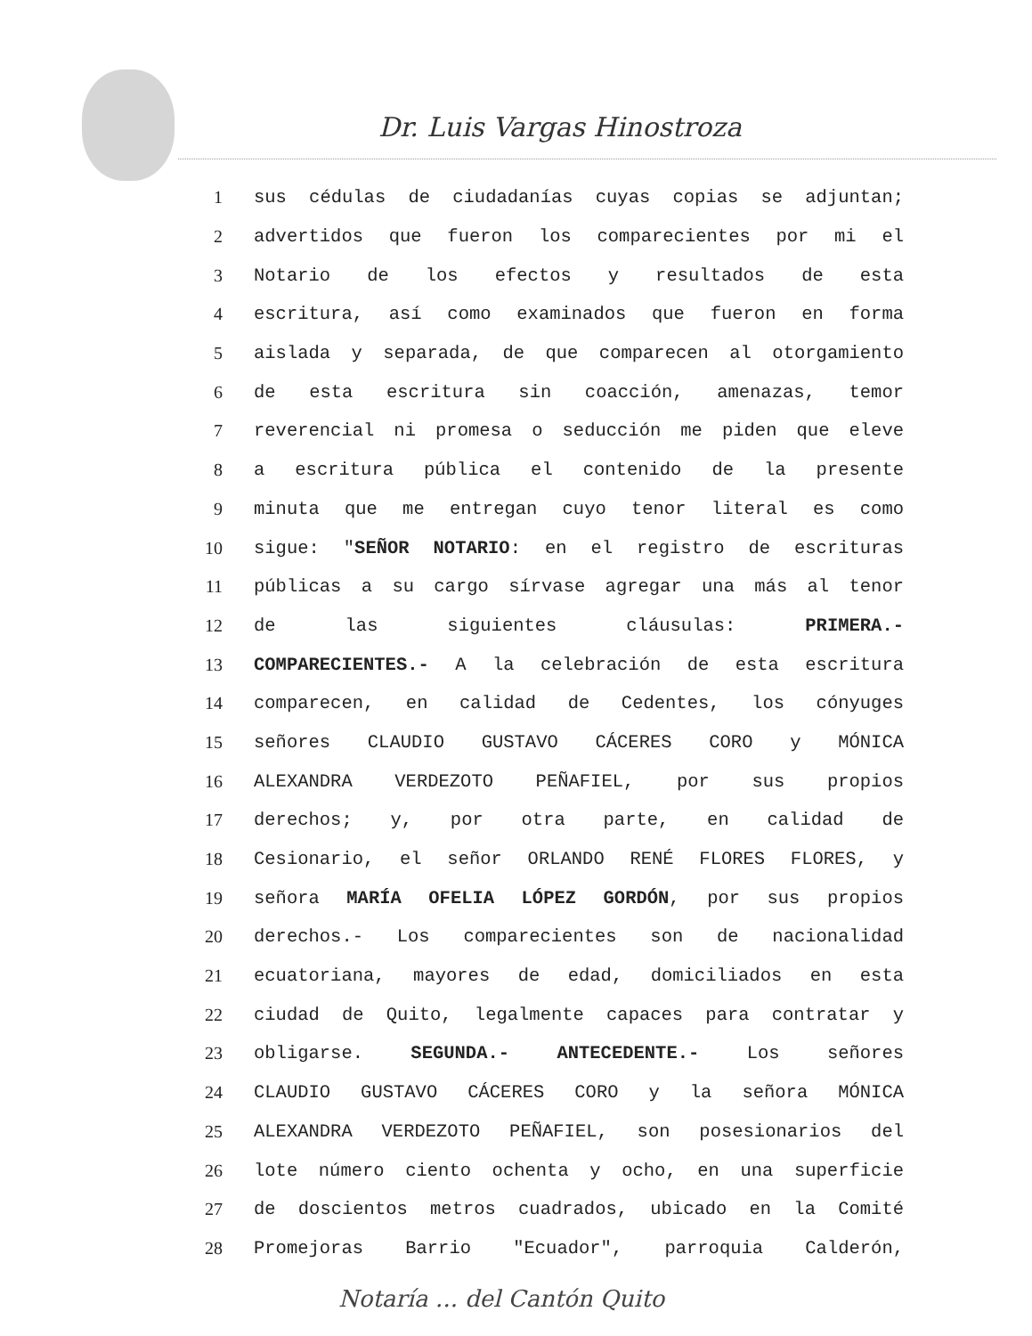Dr. Luis Vargas Hinostroza
1 sus cédulas de ciudadanías cuyas copias se adjuntan;
2 advertidos que fueron los comparecientes por mi el
3 Notario de los efectos y resultados de esta
4 escritura, así como examinados que fueron en forma
5 aislada y separada, de que comparecen al otorgamiento
6 de esta escritura sin coacción, amenazas, temor
7 reverencial ni promesa o seducción me piden que eleve
8 a escritura pública el contenido de la presente
9 minuta que me entregan cuyo tenor literal es como
10 sigue: "SEÑOR NOTARIO: en el registro de escrituras
11 públicas a su cargo sírvase agregar una más al tenor
12 de las siguientes cláusulas: PRIMERA.-
13 COMPARECIENTES.- A la celebración de esta escritura
14 comparecen, en calidad de Cedentes, los cónyuges
15 señores CLAUDIO GUSTAVO CÁCERES CORO y MÓNICA
16 ALEXANDRA VERDEZOTO PEÑAFIEL, por sus propios
17 derechos; y, por otra parte, en calidad de
18 Cesionario, el señor ORLANDO RENÉ FLORES FLORES, y
19 señora MARÍA OFELIA LÓPEZ GORDÓN, por sus propios
20 derechos.- Los comparecientes son de nacionalidad
21 ecuatoriana, mayores de edad, domiciliados en esta
22 ciudad de Quito, legalmente capaces para contratar y
23 obligarse. SEGUNDA.- ANTECEDENTE.- Los señores
24 CLAUDIO GUSTAVO CÁCERES CORO y la señora MÓNICA
25 ALEXANDRA VERDEZOTO PEÑAFIEL, son posesionarios del
26 lote número ciento ochenta y ocho, en una superficie
27 de doscientos metros cuadrados, ubicado en la Comité
28 Promejoras Barrio "Ecuador", parroquia Calderón,
Notaría ... del Cantón Quito